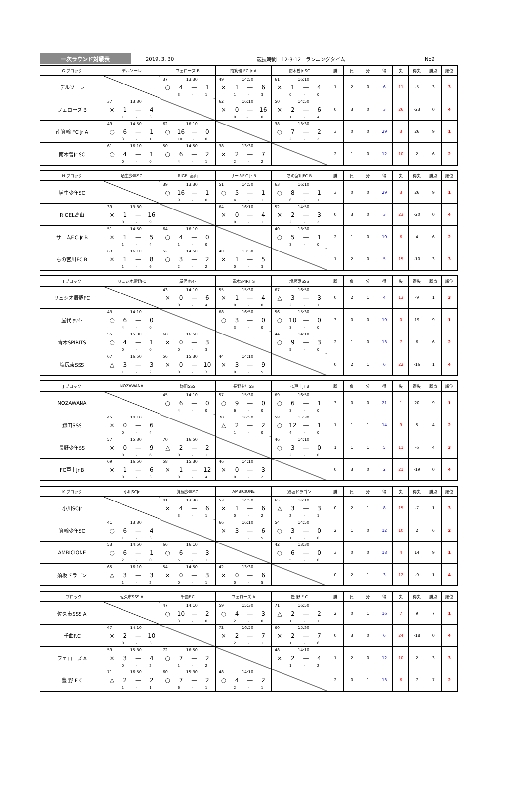一次ラウンド対戦表
2019. 3. 30 競技時間　12-3-12　ランニングタイム No2
| G ブロック | デルソーレ | フェローズ B | 南箕輪 FC Jr A | 南木曽Jr SC | 勝 | 負 | 分 | 得 | 失 | 得失 | 勝点 | 順位 |
| --- | --- | --- | --- | --- | --- | --- | --- | --- | --- | --- | --- | --- |
| デルソーレ | | 37 13:30 ○ 4 — 1 3 - 1 | 49 14:50 × 1 — 6 1 - 3 | 61 16:10 × 1 — 4 0 - 0 | 1 | 2 | 0 | 6 | 11 | -5 | 3 | 3 |
| フェローズ B | 37 13:30 × 1 — 4 1 - 3 | | 62 16:10 × 0 — 16 0 - 10 | 50 14:50 × 2 — 6 1 - 4 | 0 | 3 | 0 | 3 | 26 | -23 | 0 | 4 |
| 南箕輪 FC Jr A | 49 14:50 ○ 6 — 1 3 - 1 | 62 16:10 ○ 16 — 0 10 - 0 | | 38 13:30 ○ 7 — 2 2 - 2 | 3 | 0 | 0 | 29 | 3 | 26 | 9 | 1 |
| 南木曽Jr SC | 61 16:10 ○ 4 — 1 0 - 0 | 50 14:50 ○ 6 — 2 4 - 1 | 38 13:30 × 2 — 7 2 - 2 | | 2 | 1 | 0 | 12 | 10 | 2 | 6 | 2 |
| H ブロック | 埴生少年SC | RIGEL高山 | サームF.C.Jr B | ちの宮川FC B | 勝 | 負 | 分 | 得 | 失 | 得失 | 勝点 | 順位 |
| --- | --- | --- | --- | --- | --- | --- | --- | --- | --- | --- | --- | --- |
| 埴生少年SC | | 39 13:30 ○ 16 — 1 9 - 0 | 51 14:50 ○ 5 — 1 4 - 1 | 63 16:10 ○ 8 — 1 6 - 1 | 3 | 0 | 0 | 29 | 3 | 26 | 9 | 1 |
| RIGEL高山 | 39 13:30 × 1 — 16 0 - 9 | | 64 16:10 × 0 — 4 0 - 1 | 52 14:50 × 2 — 3 2 - 2 | 0 | 3 | 0 | 3 | 23 | -20 | 0 | 4 |
| サームF.C.Jr B | 51 14:50 × 1 — 5 1 - 4 | 64 16:10 ○ 4 — 0 1 - 0 | | 40 13:30 ○ 5 — 1 3 - 0 | 2 | 1 | 0 | 10 | 6 | 4 | 6 | 2 |
| ちの宮川FC B | 63 16:10 × 1 — 8 1 - 6 | 52 14:50 ○ 3 — 2 2 - 2 | 40 13:30 × 1 — 5 0 - 3 | | 1 | 2 | 0 | 5 | 15 | -10 | 3 | 3 |
| I ブロック | リュシオ辰野FC | 屋代 ﾎﾜｲﾄ | 青木SPIRITS | 塩尻東SSS | 勝 | 負 | 分 | 得 | 失 | 得失 | 勝点 | 順位 |
| --- | --- | --- | --- | --- | --- | --- | --- | --- | --- | --- | --- | --- |
| リュシオ辰野FC | | 43 14:10 × 0 — 6 0 - 4 | 55 15:30 × 1 — 4 0 - 0 | 67 16:50 △ 3 — 3 2 - 1 | 0 | 2 | 1 | 4 | 13 | -9 | 1 | 3 |
| 屋代 ﾎﾜｲﾄ | 43 14:10 ○ 6 — 0 4 - 0 | | 68 16:50 ○ 3 — 0 3 - 0 | 56 15:30 ○ 10 — 0 3 - 0 | 3 | 0 | 0 | 19 | 0 | 19 | 9 | 1 |
| 青木SPIRITS | 55 15:30 ○ 4 — 1 0 - 0 | 68 16:50 × 0 — 3 0 - 3 | | 44 14:10 ○ 9 — 3 5 - 0 | 2 | 1 | 0 | 13 | 7 | 6 | 6 | 2 |
| 塩尻東SSS | 67 16:50 △ 3 — 3 1 - 2 | 56 15:30 × 0 — 10 0 - 3 | 44 14:10 × 3 — 9 0 - 5 | | 0 | 2 | 1 | 6 | 22 | -16 | 1 | 4 |
| J ブロック | NOZAWANA | 鎌田SSS | 長野少年SS | FC戸上Jr B | 勝 | 負 | 分 | 得 | 失 | 得失 | 勝点 | 順位 |
| --- | --- | --- | --- | --- | --- | --- | --- | --- | --- | --- | --- | --- |
| NOZAWANA | | 45 14:10 ○ 6 — 0 4 - 0 | 57 15:30 ○ 9 — 0 6 - 0 | 69 16:50 ○ 6 — 1 3 - 0 | 3 | 0 | 0 | 21 | 1 | 20 | 9 | 1 |
| 鎌田SSS | 45 14:10 × 0 — 6 0 - 4 | | 70 16:50 △ 2 — 2 1 - 0 | 58 15:30 ○ 12 — 1 4 - 0 | 1 | 1 | 1 | 14 | 9 | 5 | 4 | 2 |
| 長野少年SS | 57 15:30 × 0 — 9 0 - 6 | 70 16:50 △ 2 — 2 0 - 1 | | 46 14:10 ○ 3 — 0 2 - 0 | 1 | 1 | 1 | 5 | 11 | -6 | 4 | 3 |
| FC戸上Jr B | 69 16:50 × 1 — 6 0 - 3 | 58 15:30 × 1 — 12 0 - 4 | 46 14:10 × 0 — 3 0 - 2 | | 0 | 3 | 0 | 2 | 21 | -19 | 0 | 4 |
| K ブロック | 小川SCJr | 箕輪少年SC | AMBICIONE | 須坂ドラゴン | 勝 | 負 | 分 | 得 | 失 | 得失 | 勝点 | 順位 |
| --- | --- | --- | --- | --- | --- | --- | --- | --- | --- | --- | --- | --- |
| 小川SCJr | | 41 13:30 × 4 — 6 3 - 1 | 53 14:50 × 1 — 6 0 - 2 | 65 16:10 △ 3 — 3 2 - 1 | 0 | 2 | 1 | 8 | 15 | -7 | 1 | 3 |
| 箕輪少年SC | 41 13:30 ○ 6 — 4 1 - 3 | | 66 16:10 × 3 — 6 1 - 5 | 54 14:50 ○ 3 — 0 1 - 0 | 2 | 1 | 0 | 12 | 10 | 2 | 6 | 2 |
| AMBICIONE | 53 14:50 ○ 6 — 1 2 - 0 | 66 16:10 ○ 6 — 3 5 - 1 | | 42 13:30 ○ 6 — 0 5 - 0 | 3 | 0 | 0 | 18 | 4 | 14 | 9 | 1 |
| 須坂ドラゴン | 65 16:10 △ 3 — 3 1 - 2 | 54 14:50 × 0 — 3 0 - 1 | 42 13:30 × 0 — 6 0 - 5 | | 0 | 2 | 1 | 3 | 12 | -9 | 1 | 4 |
| L ブロック | 佐久市SSS A | 千曲F.C | フェローズ A | 豊 野 F C | 勝 | 負 | 分 | 得 | 失 | 得失 | 勝点 | 順位 |
| --- | --- | --- | --- | --- | --- | --- | --- | --- | --- | --- | --- | --- |
| 佐久市SSS A | | 47 14:10 ○ 10 — 2 3 - 0 | 59 15:30 ○ 4 — 3 2 - 0 | 71 16:50 △ 2 — 2 1 - 1 | 2 | 0 | 1 | 16 | 7 | 9 | 7 | 1 |
| 千曲F.C | 47 14:10 × 2 — 10 0 - 3 | | 72 16:50 × 2 — 7 2 - 1 | 60 15:30 × 2 — 7 1 - 6 | 0 | 3 | 0 | 6 | 24 | -18 | 0 | 4 |
| フェローズ A | 59 15:30 × 3 — 4 0 - 2 | 72 16:50 ○ 7 — 2 1 - 2 | | 48 14:10 × 2 — 4 1 - 2 | 1 | 2 | 0 | 12 | 10 | 2 | 3 | 3 |
| 豊 野 F C | 71 16:50 △ 2 — 2 1 - 1 | 60 15:30 ○ 7 — 2 6 - 1 | 48 14:10 ○ 4 — 2 2 - 1 | | 2 | 0 | 1 | 13 | 6 | 7 | 7 | 2 |